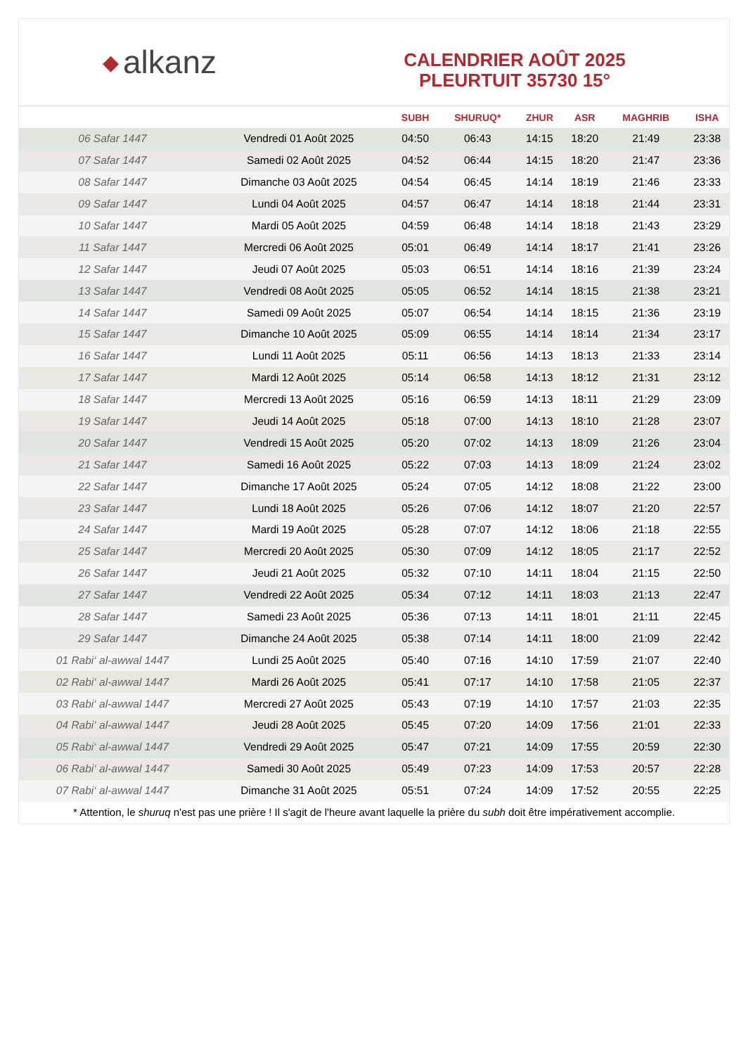◆ alkanz
CALENDRIER AOÛT 2025
PLEURTUIT 35730 15°
| | | SUBH | SHURUQ* | ZHUR | ASR | MAGHRIB | ISHA |
| --- | --- | --- | --- | --- | --- | --- | --- |
| 06 Safar 1447 | Vendredi 01 Août 2025 | 04:50 | 06:43 | 14:15 | 18:20 | 21:49 | 23:38 |
| 07 Safar 1447 | Samedi 02 Août 2025 | 04:52 | 06:44 | 14:15 | 18:20 | 21:47 | 23:36 |
| 08 Safar 1447 | Dimanche 03 Août 2025 | 04:54 | 06:45 | 14:14 | 18:19 | 21:46 | 23:33 |
| 09 Safar 1447 | Lundi 04 Août 2025 | 04:57 | 06:47 | 14:14 | 18:18 | 21:44 | 23:31 |
| 10 Safar 1447 | Mardi 05 Août 2025 | 04:59 | 06:48 | 14:14 | 18:18 | 21:43 | 23:29 |
| 11 Safar 1447 | Mercredi 06 Août 2025 | 05:01 | 06:49 | 14:14 | 18:17 | 21:41 | 23:26 |
| 12 Safar 1447 | Jeudi 07 Août 2025 | 05:03 | 06:51 | 14:14 | 18:16 | 21:39 | 23:24 |
| 13 Safar 1447 | Vendredi 08 Août 2025 | 05:05 | 06:52 | 14:14 | 18:15 | 21:38 | 23:21 |
| 14 Safar 1447 | Samedi 09 Août 2025 | 05:07 | 06:54 | 14:14 | 18:15 | 21:36 | 23:19 |
| 15 Safar 1447 | Dimanche 10 Août 2025 | 05:09 | 06:55 | 14:14 | 18:14 | 21:34 | 23:17 |
| 16 Safar 1447 | Lundi 11 Août 2025 | 05:11 | 06:56 | 14:13 | 18:13 | 21:33 | 23:14 |
| 17 Safar 1447 | Mardi 12 Août 2025 | 05:14 | 06:58 | 14:13 | 18:12 | 21:31 | 23:12 |
| 18 Safar 1447 | Mercredi 13 Août 2025 | 05:16 | 06:59 | 14:13 | 18:11 | 21:29 | 23:09 |
| 19 Safar 1447 | Jeudi 14 Août 2025 | 05:18 | 07:00 | 14:13 | 18:10 | 21:28 | 23:07 |
| 20 Safar 1447 | Vendredi 15 Août 2025 | 05:20 | 07:02 | 14:13 | 18:09 | 21:26 | 23:04 |
| 21 Safar 1447 | Samedi 16 Août 2025 | 05:22 | 07:03 | 14:13 | 18:09 | 21:24 | 23:02 |
| 22 Safar 1447 | Dimanche 17 Août 2025 | 05:24 | 07:05 | 14:12 | 18:08 | 21:22 | 23:00 |
| 23 Safar 1447 | Lundi 18 Août 2025 | 05:26 | 07:06 | 14:12 | 18:07 | 21:20 | 22:57 |
| 24 Safar 1447 | Mardi 19 Août 2025 | 05:28 | 07:07 | 14:12 | 18:06 | 21:18 | 22:55 |
| 25 Safar 1447 | Mercredi 20 Août 2025 | 05:30 | 07:09 | 14:12 | 18:05 | 21:17 | 22:52 |
| 26 Safar 1447 | Jeudi 21 Août 2025 | 05:32 | 07:10 | 14:11 | 18:04 | 21:15 | 22:50 |
| 27 Safar 1447 | Vendredi 22 Août 2025 | 05:34 | 07:12 | 14:11 | 18:03 | 21:13 | 22:47 |
| 28 Safar 1447 | Samedi 23 Août 2025 | 05:36 | 07:13 | 14:11 | 18:01 | 21:11 | 22:45 |
| 29 Safar 1447 | Dimanche 24 Août 2025 | 05:38 | 07:14 | 14:11 | 18:00 | 21:09 | 22:42 |
| 01 Rabi‘ al-awwal 1447 | Lundi 25 Août 2025 | 05:40 | 07:16 | 14:10 | 17:59 | 21:07 | 22:40 |
| 02 Rabi‘ al-awwal 1447 | Mardi 26 Août 2025 | 05:41 | 07:17 | 14:10 | 17:58 | 21:05 | 22:37 |
| 03 Rabi‘ al-awwal 1447 | Mercredi 27 Août 2025 | 05:43 | 07:19 | 14:10 | 17:57 | 21:03 | 22:35 |
| 04 Rabi‘ al-awwal 1447 | Jeudi 28 Août 2025 | 05:45 | 07:20 | 14:09 | 17:56 | 21:01 | 22:33 |
| 05 Rabi‘ al-awwal 1447 | Vendredi 29 Août 2025 | 05:47 | 07:21 | 14:09 | 17:55 | 20:59 | 22:30 |
| 06 Rabi‘ al-awwal 1447 | Samedi 30 Août 2025 | 05:49 | 07:23 | 14:09 | 17:53 | 20:57 | 22:28 |
| 07 Rabi‘ al-awwal 1447 | Dimanche 31 Août 2025 | 05:51 | 07:24 | 14:09 | 17:52 | 20:55 | 22:25 |
* Attention, le shuruq n'est pas une prière ! Il s'agit de l'heure avant laquelle la prière du subh doit être impérativement accomplie.